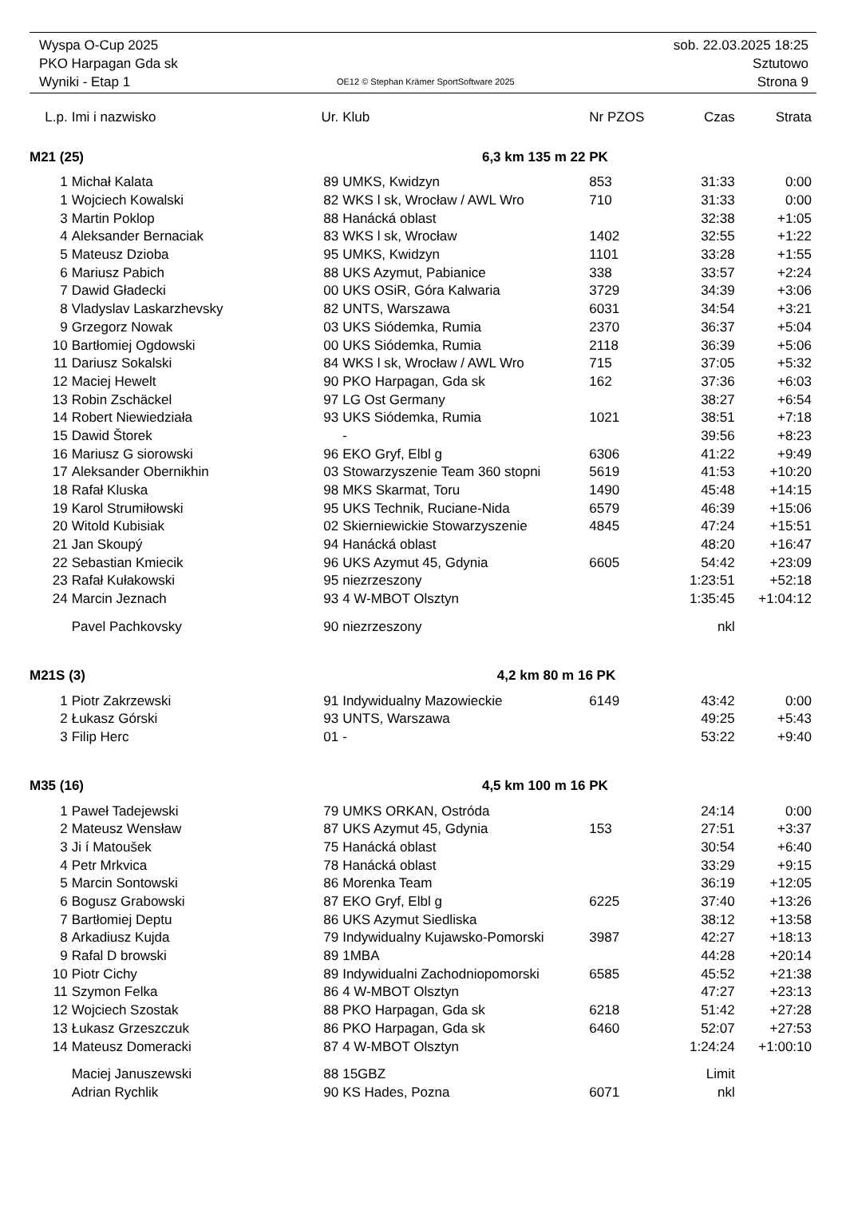Wyspa O-Cup 2025
PKO Harpagan Gda sk
Wyniki - Etap 1
OE12 © Stephan Krämer SportSoftware 2025
sob. 22.03.2025 18:25
Sztutowo
Strona 9
| L.p. | Imi i nazwisko | Ur. | Klub | Nr PZOS | Czas | Strata |
| --- | --- | --- | --- | --- | --- | --- |
| M21 (25) | | | 6,3 km 135 m 22 PK | | | |
| 1 | Michał Kalata | 89 | UMKS, Kwidzyn | 853 | 31:33 | 0:00 |
| 1 | Wojciech Kowalski | 82 | WKS l sk, Wrocław / AWL Wro | 710 | 31:33 | 0:00 |
| 3 | Martin Poklop | 88 | Hanácká oblast | | 32:38 | +1:05 |
| 4 | Aleksander Bernaciak | 83 | WKS l sk, Wrocław | 1402 | 32:55 | +1:22 |
| 5 | Mateusz Dzioba | 95 | UMKS, Kwidzyn | 1101 | 33:28 | +1:55 |
| 6 | Mariusz Pabich | 88 | UKS Azymut, Pabianice | 338 | 33:57 | +2:24 |
| 7 | Dawid Gładecki | 00 | UKS OSiR, Góra Kalwaria | 3729 | 34:39 | +3:06 |
| 8 | Vladyslav Laskarzhevsky | 82 | UNTS, Warszawa | 6031 | 34:54 | +3:21 |
| 9 | Grzegorz Nowak | 03 | UKS Siódemka, Rumia | 2370 | 36:37 | +5:04 |
| 10 | Bartłomiej Ogdowski | 00 | UKS Siódemka, Rumia | 2118 | 36:39 | +5:06 |
| 11 | Dariusz Sokalski | 84 | WKS l sk, Wrocław / AWL Wro | 715 | 37:05 | +5:32 |
| 12 | Maciej Hewelt | 90 | PKO Harpagan, Gda sk | 162 | 37:36 | +6:03 |
| 13 | Robin Zschäckel | 97 | LG Ost Germany | | 38:27 | +6:54 |
| 14 | Robert Niewiedziała | 93 | UKS Siódemka, Rumia | 1021 | 38:51 | +7:18 |
| 15 | Dawid Štorek | | - | | 39:56 | +8:23 |
| 16 | Mariusz G siorowski | 96 | EKO Gryf, Elbl g | 6306 | 41:22 | +9:49 |
| 17 | Aleksander Obernikhin | 03 | Stowarzyszenie Team 360 stopni | 5619 | 41:53 | +10:20 |
| 18 | Rafał Kluska | 98 | MKS Skarmat, Toru | 1490 | 45:48 | +14:15 |
| 19 | Karol Strumiłowski | 95 | UKS Technik, Ruciane-Nida | 6579 | 46:39 | +15:06 |
| 20 | Witold Kubisiak | 02 | Skierniewickie Stowarzyszenie | 4845 | 47:24 | +15:51 |
| 21 | Jan Skoupý | 94 | Hanácká oblast | | 48:20 | +16:47 |
| 22 | Sebastian Kmiecik | 96 | UKS Azymut 45, Gdynia | 6605 | 54:42 | +23:09 |
| 23 | Rafał Kułakowski | 95 | niezrzeszony | | 1:23:51 | +52:18 |
| 24 | Marcin Jeznach | 93 | 4 W-MBOT Olsztyn | | 1:35:45 | +1:04:12 |
| | Pavel Pachkovsky | 90 | niezrzeszony | | nkl | |
| M21S (3) | | | 4,2 km 80 m 16 PK | | | |
| 1 | Piotr Zakrzewski | 91 | Indywidualny Mazowieckie | 6149 | 43:42 | 0:00 |
| 2 | Łukasz Górski | 93 | UNTS, Warszawa | | 49:25 | +5:43 |
| 3 | Filip Herc | 01 | - | | 53:22 | +9:40 |
| M35 (16) | | | 4,5 km 100 m 16 PK | | | |
| 1 | Paweł Tadejewski | 79 | UMKS ORKAN, Ostróda | | 24:14 | 0:00 |
| 2 | Mateusz Wensław | 87 | UKS Azymut 45, Gdynia | 153 | 27:51 | +3:37 |
| 3 | Ji í Matoušek | 75 | Hanácká oblast | | 30:54 | +6:40 |
| 4 | Petr Mrkvica | 78 | Hanácká oblast | | 33:29 | +9:15 |
| 5 | Marcin Sontowski | 86 | Morenka Team | | 36:19 | +12:05 |
| 6 | Bogusz Grabowski | 87 | EKO Gryf, Elbl g | 6225 | 37:40 | +13:26 |
| 7 | Bartłomiej Deptu | 86 | UKS Azymut Siedliska | | 38:12 | +13:58 |
| 8 | Arkadiusz Kujda | 79 | Indywidualny Kujawsko-Pomorski | 3987 | 42:27 | +18:13 |
| 9 | Rafal D browski | 89 | 1MBA | | 44:28 | +20:14 |
| 10 | Piotr Cichy | 89 | Indywidualni Zachodniopomorski | 6585 | 45:52 | +21:38 |
| 11 | Szymon Felka | 86 | 4 W-MBOT Olsztyn | | 47:27 | +23:13 |
| 12 | Wojciech Szostak | 88 | PKO Harpagan, Gda sk | 6218 | 51:42 | +27:28 |
| 13 | Łukasz Grzeszczuk | 86 | PKO Harpagan, Gda sk | 6460 | 52:07 | +27:53 |
| 14 | Mateusz Domeracki | 87 | 4 W-MBOT Olsztyn | | 1:24:24 | +1:00:10 |
| | Maciej Januszewski | 88 | 15GBZ | | Limit | |
| | Adrian Rychlik | 90 | KS Hades, Pozna | 6071 | nkl | |